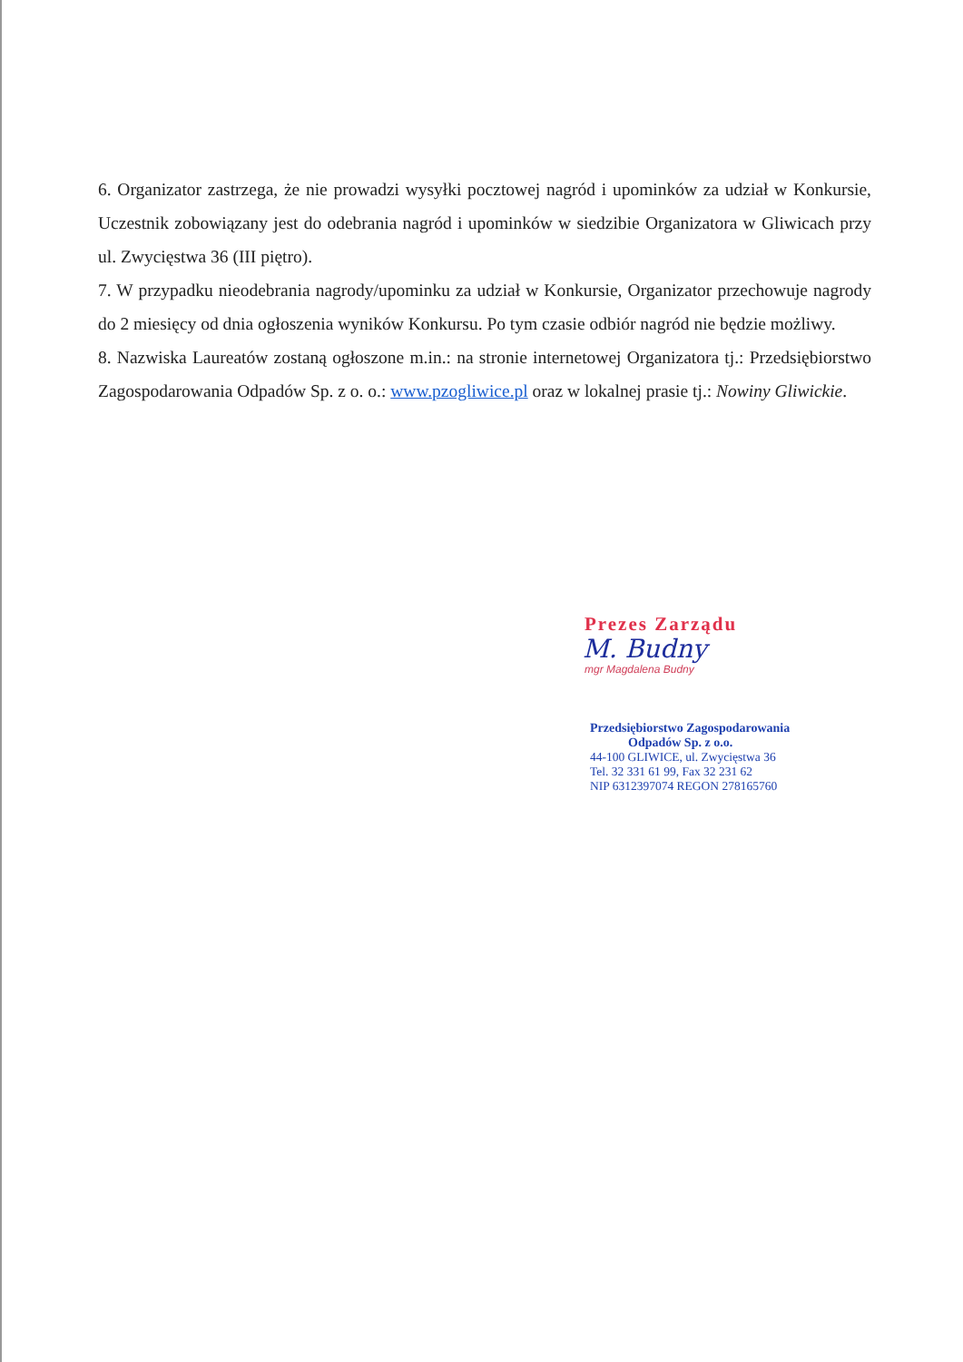6. Organizator zastrzega, że nie prowadzi wysyłki pocztowej nagród i upominków za udział w Konkursie, Uczestnik zobowiązany jest do odebrania nagród i upominków w siedzibie Organizatora w Gliwicach przy ul. Zwycięstwa 36 (III piętro).
7. W przypadku nieodebrania nagrody/upominku za udział w Konkursie, Organizator przechowuje nagrody do 2 miesięcy od dnia ogłoszenia wyników Konkursu. Po tym czasie odbiór nagród nie będzie możliwy.
8. Nazwiska Laureatów zostaną ogłoszone m.in.: na stronie internetowej Organizatora tj.: Przedsiębiorstwo Zagospodarowania Odpadów Sp. z o. o.: www.pzogliwice.pl oraz w lokalnej prasie tj.: Nowiny Gliwickie.
Prezes Zarządu
M. Budny
mgr Magdalena Budny
Przedsiębiorstwo Zagospodarowania
Odpadów Sp. z o.o.
44-100 GLIWICE, ul. Zwycięstwa 36
Tel. 32 331 61 99, Fax 32 231 62
NIP 6312397074 REGON 278165760